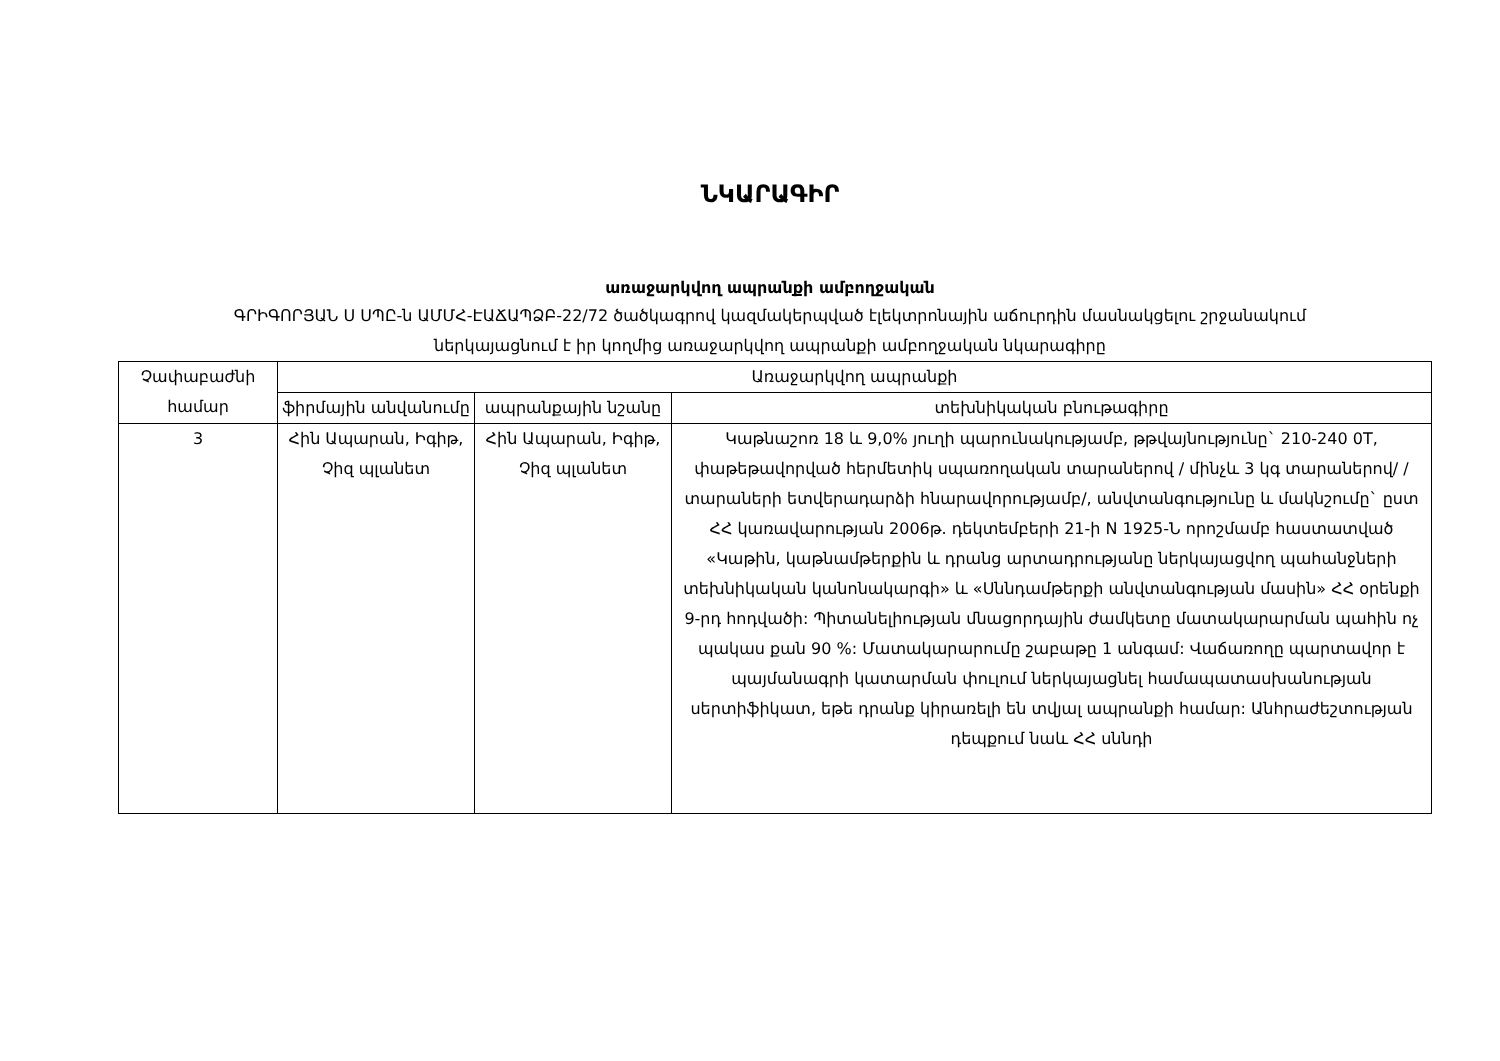ՆԿԱՐԱԳԻՐ
առաջարկվող ապրանքի ամբողջական
ԳՐԻԳՈՐՅԱՆ Ս ՍՊԸ-ն ԱՄՄՀ-ԷԱՃԱՊՁԲ-22/72 ծածկագրով կազմակերպված էլեկտրոնային աճուրդին մասնակցելու շրջանակում
ներկայացնում է իր կողմից առաջարկվող ապրանքի ամբողջական նկարագիրը
| Չափաբաժնի համար | Առաջարկվող ապրանքի | | |
| --- | --- | --- | --- |
| | ֆիրմային անվանումը | ապրանքային նշանը | տեխնիկական բնութագիրը |
| 3 | Հին Ապարան, Իգիթ, Չիզ պլանետ | Հին Ապարան, Իգիթ, Չիզ պլանետ | Կաթնաշոռ 18 և 9,0% յուղի պարունակությամբ, թթվայնությունը` 210-240 0T, փաթեթավորված հերմետիկ սպառողական տարաներով / մինչև 3 կգ տարաներով/ /տարաների ետվերադարձի հնարավորությամբ/, անվտանգությունը և մակնշումը` ըստ ՀՀ կառավարության 2006թ. դեկտեմբերի 21-ի N 1925-Ն որոշմամբ հաստատված «Կաթին, կաթնամթերքին և դրանց արտադրությանը ներկայացվող պահանջների տեխնիկական կանոնակարգի» և «Սննդամթերքի անվտանգության մասին» ՀՀ օրենքի 9-րդ հոդվածի: Պիտանելիության մնացորդային ժամկետը մատակարարման պահին ոչ պակաս քան 90 %: Մատակարարումը շաբաթը 1 անգամ: Վաճառողը պարտավոր է պայմանագրի կատարման փուլում ներկայացնել համապատասխանության սերտիֆիկատ, եթե դրանք կիրառելի են տվյալ ապրանքի համար: Անհրաժեշտության դեպքում նաև ՀՀ սննդի |